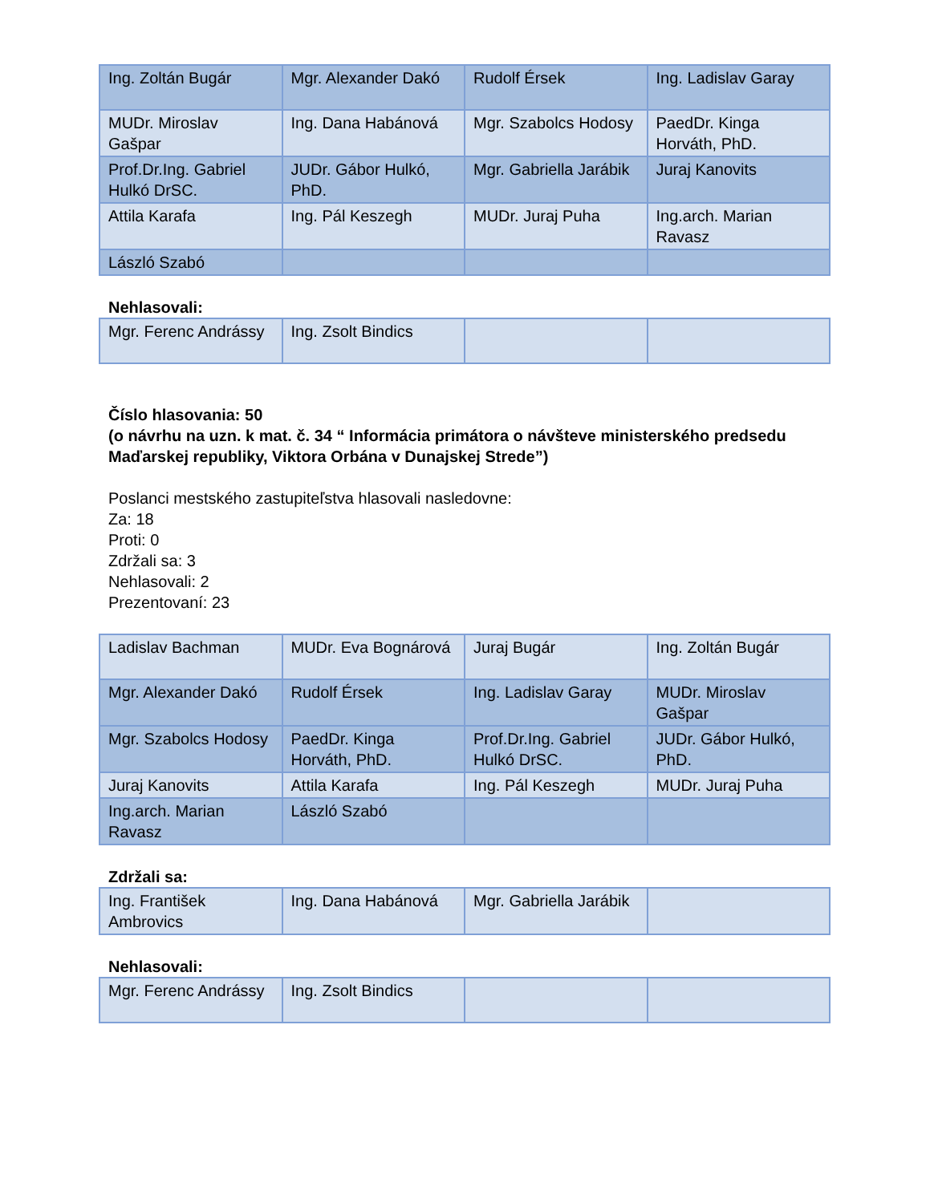| Ing. Zoltán Bugár | Mgr. Alexander Dakó | Rudolf Érsek | Ing. Ladislav Garay |
| MUDr. Miroslav Gašpar | Ing. Dana Habánová | Mgr. Szabolcs Hodosy | PaedDr. Kinga Horváth, PhD. |
| Prof.Dr.Ing. Gabriel Hulkó DrSC. | JUDr. Gábor Hulkó, PhD. | Mgr. Gabriella Jarábik | Juraj Kanovits |
| Attila Karafa | Ing. Pál Keszegh | MUDr. Juraj Puha | Ing.arch. Marian Ravasz |
| László Szabó | | | |
Nehlasovali:
| Mgr. Ferenc Andrássy | Ing. Zsolt Bindics | | |
Číslo hlasovania: 50
(o návrhu na uzn. k mat. č. 34 “ Informácia primátora o návšteve ministerského predsedu Maďarskej republiky, Viktora Orbána v Dunajskej Strede”)
Poslanci mestského zastupiteľstva hlasovali nasledovne:
Za: 18
Proti: 0
Zdržali sa: 3
Nehlasovali: 2
Prezentovaní: 23
| Ladislav Bachman | MUDr. Eva Bognárová | Juraj Bugár | Ing. Zoltán Bugár |
| Mgr. Alexander Dakó | Rudolf Érsek | Ing. Ladislav Garay | MUDr. Miroslav Gašpar |
| Mgr. Szabolcs Hodosy | PaedDr. Kinga Horváth, PhD. | Prof.Dr.Ing. Gabriel Hulkó DrSC. | JUDr. Gábor Hulkó, PhD. |
| Juraj Kanovits | Attila Karafa | Ing. Pál Keszegh | MUDr. Juraj Puha |
| Ing.arch. Marian Ravasz | László Szabó | | |
Zdržali sa:
| Ing. František Ambrovics | Ing. Dana Habánová | Mgr. Gabriella Jarábik | |
Nehlasovali:
| Mgr. Ferenc Andrássy | Ing. Zsolt Bindics | | |